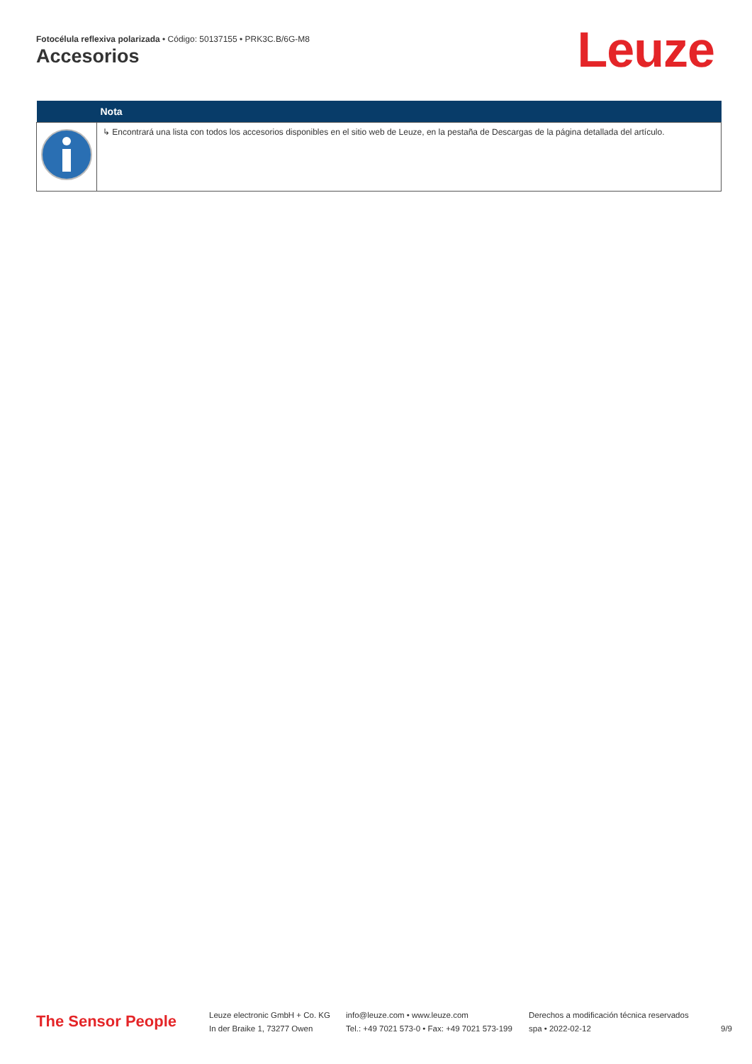Fotocélula reflexiva polarizada • Código: 50137155 • PRK3C.B/6G-M8
Accesorios Leuze
| | Nota |
| --- | --- |
| | ↳ Encontrará una lista con todos los accesorios disponibles en el sitio web de Leuze, en la pestaña de Descargas de la página detallada del artículo. |
The Sensor People
Leuze electronic GmbH + Co. KG
In der Braike 1, 73277 Owen
info@leuze.com • www.leuze.com
Tel.: +49 7021 573-0 • Fax: +49 7021 573-199
Derechos a modificación técnica reservados
spa • 2022-02-12
9/9